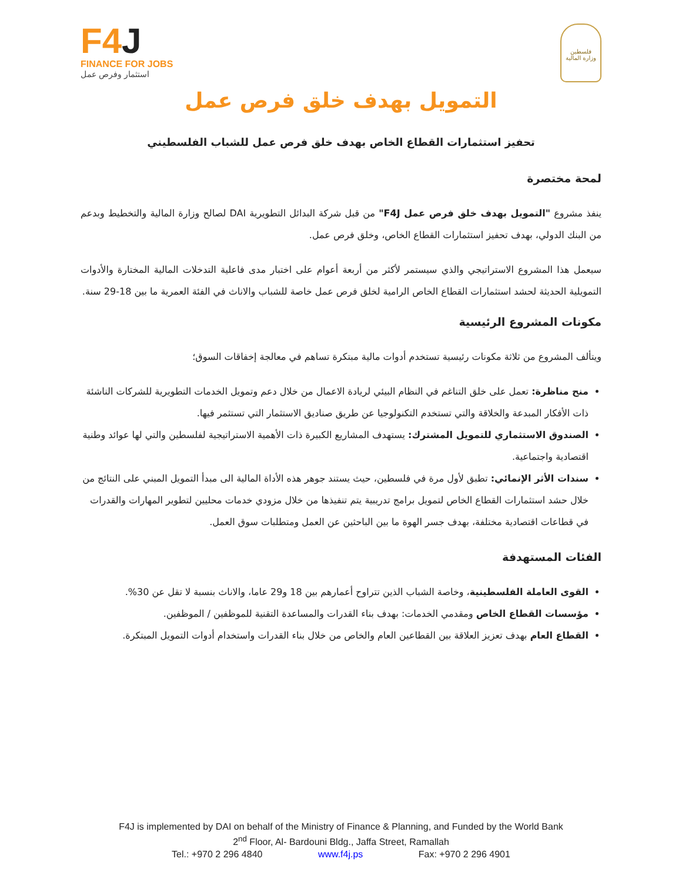F4J
FINANCE FOR JOBS
استثمار وفرص عمل
فلسطين
وزارة المالية
التمويل بهدف خلق فرص عمل
تحفيز استثمارات القطاع الخاص بهدف خلق فرص عمل للشباب الفلسطيني
لمحة مختصرة
ينفذ مشروع "التمويل بهدف خلق فرص عمل F4J" من قبل شركة البدائل التطويرية DAI لصالح وزارة المالية والتخطيط وبدعم من البنك الدولي، بهدف تحفيز استثمارات القطاع الخاص، وخلق فرص عمل.
سيعمل هذا المشروع الاستراتيجي والذي سيستمر لأكثر من أربعة أعوام على اختبار مدى فاعلية التدخلات المالية المختارة والأدوات التمويلية الحديثة لحشد استثمارات القطاع الخاص الرامية لخلق فرص عمل خاصة للشباب والاناث في الفئة العمرية ما بين 18-29 سنة.
مكونات المشروع الرئيسية
ويتألف المشروع من ثلاثة مكونات رئيسية تستخدم أدوات مالية مبتكرة تساهم في معالجة إخفاقات السوق؛
منح مناظرة: تعمل على خلق التناغم في النظام البيئي لريادة الاعمال من خلال دعم وتمويل الخدمات التطويرية للشركات الناشئة ذات الأفكار المبدعة والخلاقة والتي تستخدم التكنولوجيا عن طريق صناديق الاستثمار التي تستثمر فيها.
الصندوق الاستثماري للتمويل المشترك: يستهدف المشاريع الكبيرة ذات الأهمية الاستراتيجية لفلسطين والتي لها عوائد وطنية اقتصادية واجتماعية.
سندات الأثر الإنمائي: تطبق لأول مرة في فلسطين، حيث يستند جوهر هذه الأداة المالية الى مبدأ التمويل المبني على النتائج من خلال حشد استثمارات القطاع الخاص لتمويل برامج تدريبية يتم تنفيذها من خلال مزودي خدمات محليين لتطوير المهارات والقدرات في قطاعات اقتصادية مختلفة، بهدف جسر الهوة ما بين الباحثين عن العمل ومتطلبات سوق العمل.
الفئات المستهدفة
القوى العاملة الفلسطينية، وخاصة الشباب الذين تتراوح أعمارهم بين 18 و29 عاما، والاناث بنسبة لا تقل عن 30%.
مؤسسات القطاع الخاص ومقدمي الخدمات: بهدف بناء القدرات والمساعدة التقنية للموظفين / الموظفين.
القطاع العام بهدف تعزيز العلاقة بين القطاعين العام والخاص من خلال بناء القدرات واستخدام أدوات التمويل المبتكرة.
F4J is implemented by DAI on behalf of the Ministry of Finance & Planning, and Funded by the World Bank
2<sup>nd</sup> Floor, Al- Bardouni Bldg., Jaffa Street, Ramallah
Tel.: +970 2 296 4840 www.f4j.ps Fax: +970 2 296 4901